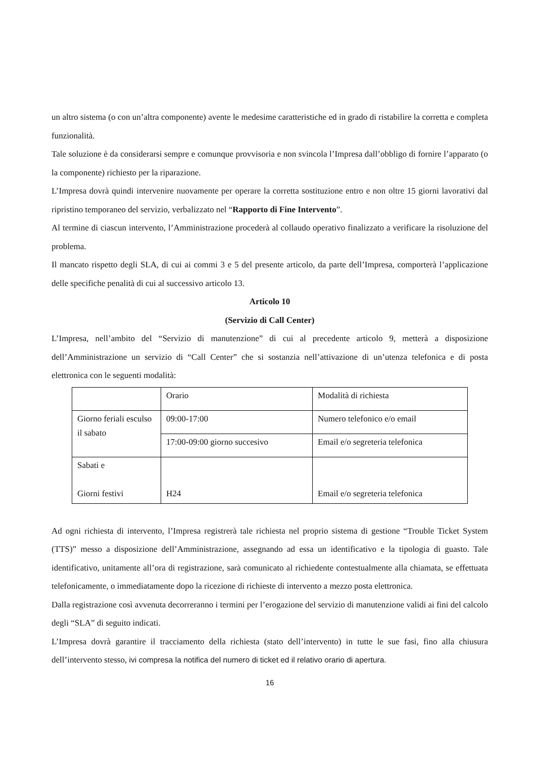un altro sistema (o con un’altra componente) avente le medesime caratteristiche ed in grado di ristabilire la corretta e completa funzionalità.
Tale soluzione è da considerarsi sempre e comunque provvisoria e non svincola l’Impresa dall’obbligo di fornire l’apparato (o la componente) richiesto per la riparazione.
L’Impresa dovrà quindi intervenire nuovamente per operare la corretta sostituzione entro e non oltre 15 giorni lavorativi dal ripristino temporaneo del servizio, verbalizzato nel “Rapporto di Fine Intervento”.
Al termine di ciascun intervento, l’Amministrazione procederà al collaudo operativo finalizzato a verificare la risoluzione del problema.
Il mancato rispetto degli SLA, di cui ai commi 3 e 5 del presente articolo, da parte dell’Impresa, comporterà l’applicazione delle specifiche penalità di cui al successivo articolo 13.
Articolo 10
(Servizio di Call Center)
L’Impresa, nell’ambito del “Servizio di manutenzione” di cui al precedente articolo 9, metterà a disposizione dell’Amministrazione un servizio di “Call Center” che si sostanzia nell’attivazione di un’utenza telefonica e di posta elettronica con le seguenti modalità:
| | Orario | Modalità di richiesta |
| Giorno feriali esculso il sabato | 09:00-17:00 | Numero telefonico e/o email |
| | 17:00-09:00 giorno succesivo | Email e/o segreteria telefonica |
| Sabati e Giorni festivi | H24 | Email e/o segreteria telefonica |
Ad ogni richiesta di intervento, l’Impresa registrerà tale richiesta nel proprio sistema di gestione “Trouble Ticket System (TTS)” messo a disposizione dell’Amministrazione, assegnando ad essa un identificativo e la tipologia di guasto. Tale identificativo, unitamente all’ora di registrazione, sarà comunicato al richiedente contestualmente alla chiamata, se effettuata telefonicamente, o immediatamente dopo la ricezione di richieste di intervento a mezzo posta elettronica.
Dalla registrazione così avvenuta decorreranno i termini per l’erogazione del servizio di manutenzione validi ai fini del calcolo degli “SLA” di seguito indicati.
L’Impresa dovrà garantire il tracciamento della richiesta (stato dell’intervento) in tutte le sue fasi, fino alla chiusura dell’intervento stesso, ivi compresa la notifica del numero di ticket ed il relativo orario di apertura.
16